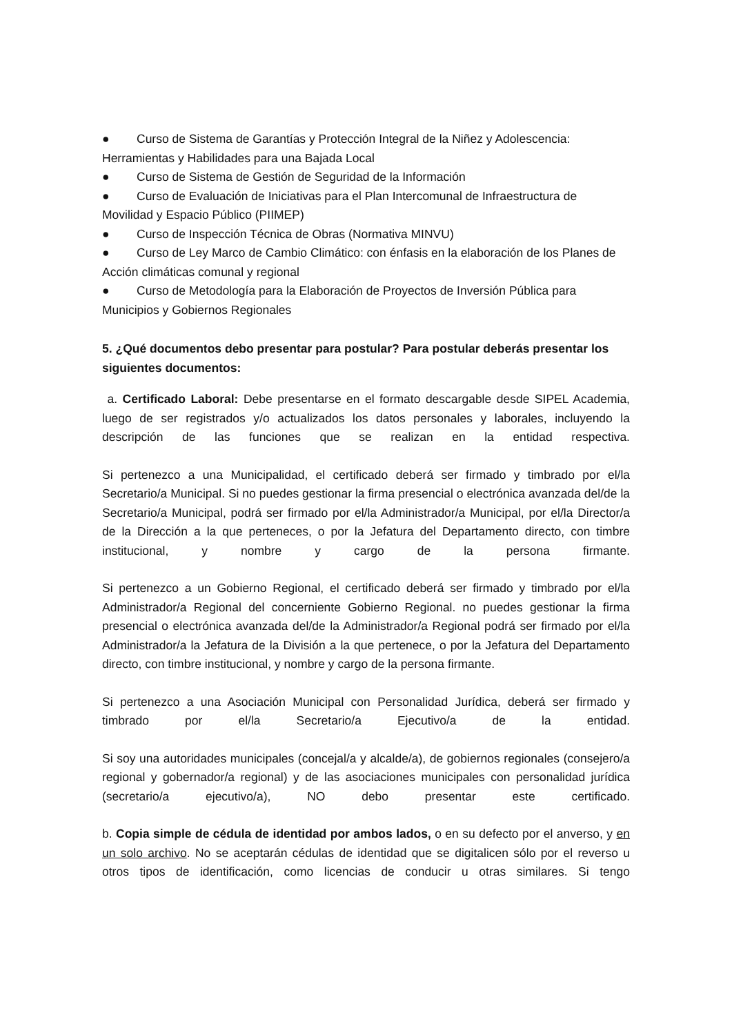● Curso de Sistema de Garantías y Protección Integral de la Niñez y Adolescencia: Herramientas y Habilidades para una Bajada Local
● Curso de Sistema de Gestión de Seguridad de la Información
● Curso de Evaluación de Iniciativas para el Plan Intercomunal de Infraestructura de Movilidad y Espacio Público (PIIMEP)
● Curso de Inspección Técnica de Obras (Normativa MINVU)
● Curso de Ley Marco de Cambio Climático: con énfasis en la elaboración de los Planes de Acción climáticas comunal y regional
● Curso de Metodología para la Elaboración de Proyectos de Inversión Pública para Municipios y Gobiernos Regionales
5. ¿Qué documentos debo presentar para postular? Para postular deberás presentar los siguientes documentos:
a. Certificado Laboral: Debe presentarse en el formato descargable desde SIPEL Academia, luego de ser registrados y/o actualizados los datos personales y laborales, incluyendo la descripción de las funciones que se realizan en la entidad respectiva.
Si pertenezco a una Municipalidad, el certificado deberá ser firmado y timbrado por el/la Secretario/a Municipal. Si no puedes gestionar la firma presencial o electrónica avanzada del/de la Secretario/a Municipal, podrá ser firmado por el/la Administrador/a Municipal, por el/la Director/a de la Dirección a la que perteneces, o por la Jefatura del Departamento directo, con timbre institucional, y nombre y cargo de la persona firmante.
Si pertenezco a un Gobierno Regional, el certificado deberá ser firmado y timbrado por el/la Administrador/a Regional del concerniente Gobierno Regional. no puedes gestionar la firma presencial o electrónica avanzada del/de la Administrador/a Regional podrá ser firmado por el/la Administrador/a la Jefatura de la División a la que pertenece, o por la Jefatura del Departamento directo, con timbre institucional, y nombre y cargo de la persona firmante.
Si pertenezco a una Asociación Municipal con Personalidad Jurídica, deberá ser firmado y timbrado por el/la Secretario/a Ejecutivo/a de la entidad.
Si soy una autoridades municipales (concejal/a y alcalde/a), de gobiernos regionales (consejero/a regional y gobernador/a regional) y de las asociaciones municipales con personalidad jurídica (secretario/a ejecutivo/a), NO debo presentar este certificado.
b. Copia simple de cédula de identidad por ambos lados, o en su defecto por el anverso, y en un solo archivo. No se aceptarán cédulas de identidad que se digitalicen sólo por el reverso u otros tipos de identificación, como licencias de conducir u otras similares. Si tengo